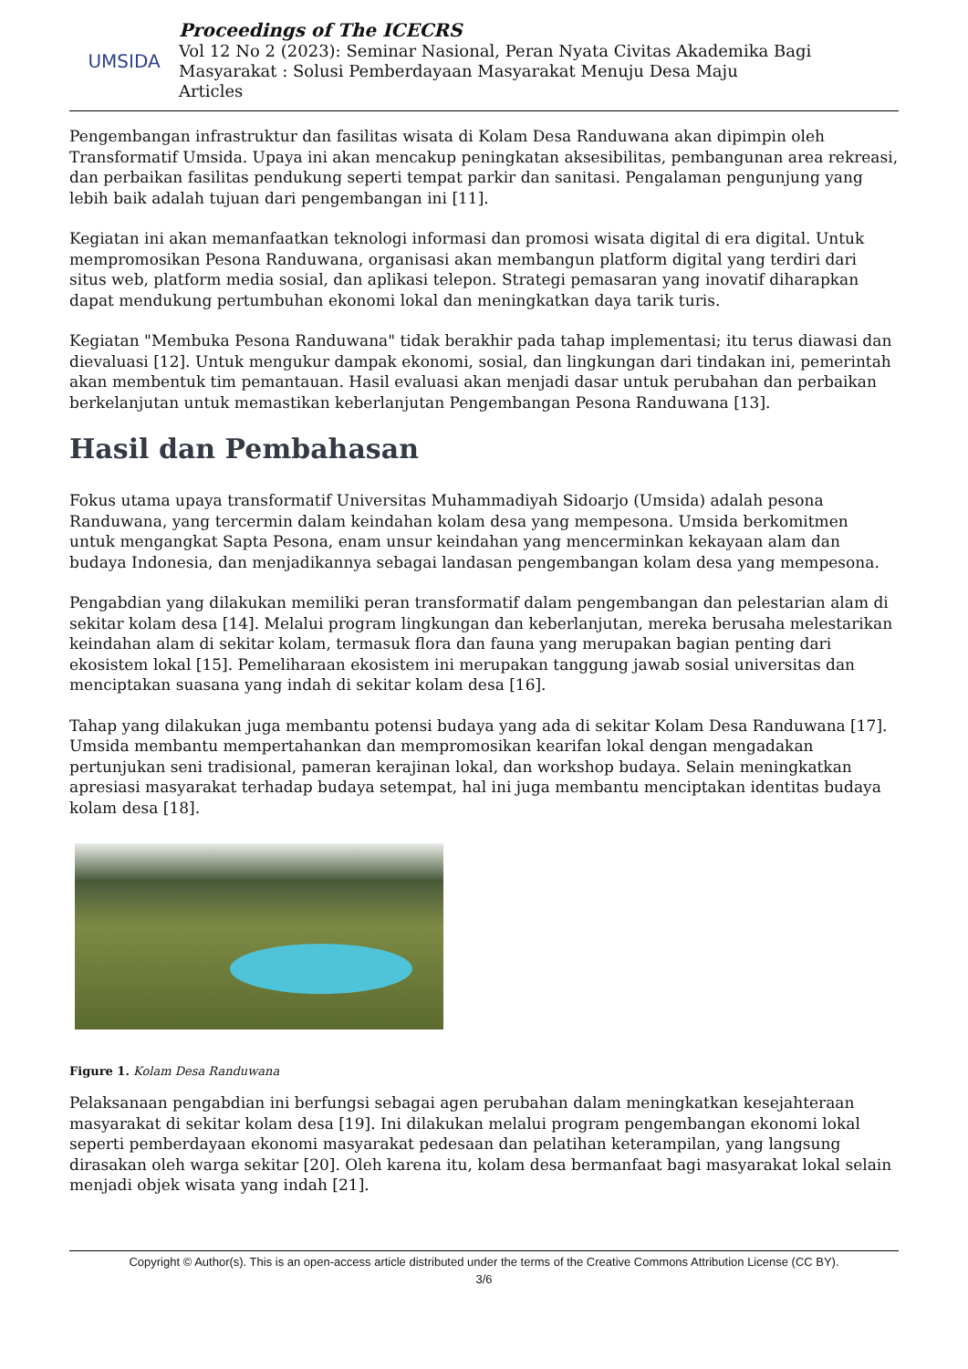UMSIDA
Proceedings of The ICECRS
Vol 12 No 2 (2023): Seminar Nasional, Peran Nyata Civitas Akademika Bagi
Masyarakat : Solusi Pemberdayaan Masyarakat Menuju Desa Maju
Articles
Pengembangan infrastruktur dan fasilitas wisata di Kolam Desa Randuwana akan dipimpin oleh Transformatif Umsida. Upaya ini akan mencakup peningkatan aksesibilitas, pembangunan area rekreasi, dan perbaikan fasilitas pendukung seperti tempat parkir dan sanitasi. Pengalaman pengunjung yang lebih baik adalah tujuan dari pengembangan ini [11].
Kegiatan ini akan memanfaatkan teknologi informasi dan promosi wisata digital di era digital. Untuk mempromosikan Pesona Randuwana, organisasi akan membangun platform digital yang terdiri dari situs web, platform media sosial, dan aplikasi telepon. Strategi pemasaran yang inovatif diharapkan dapat mendukung pertumbuhan ekonomi lokal dan meningkatkan daya tarik turis.
Kegiatan "Membuka Pesona Randuwana" tidak berakhir pada tahap implementasi; itu terus diawasi dan dievaluasi [12]. Untuk mengukur dampak ekonomi, sosial, dan lingkungan dari tindakan ini, pemerintah akan membentuk tim pemantauan. Hasil evaluasi akan menjadi dasar untuk perubahan dan perbaikan berkelanjutan untuk memastikan keberlanjutan Pengembangan Pesona Randuwana [13].
Hasil dan Pembahasan
Fokus utama upaya transformatif Universitas Muhammadiyah Sidoarjo (Umsida) adalah pesona Randuwana, yang tercermin dalam keindahan kolam desa yang mempesona. Umsida berkomitmen untuk mengangkat Sapta Pesona, enam unsur keindahan yang mencerminkan kekayaan alam dan budaya Indonesia, dan menjadikannya sebagai landasan pengembangan kolam desa yang mempesona.
Pengabdian yang dilakukan memiliki peran transformatif dalam pengembangan dan pelestarian alam di sekitar kolam desa [14]. Melalui program lingkungan dan keberlanjutan, mereka berusaha melestarikan keindahan alam di sekitar kolam, termasuk flora dan fauna yang merupakan bagian penting dari ekosistem lokal [15]. Pemeliharaan ekosistem ini merupakan tanggung jawab sosial universitas dan menciptakan suasana yang indah di sekitar kolam desa [16].
Tahap yang dilakukan juga membantu potensi budaya yang ada di sekitar Kolam Desa Randuwana [17]. Umsida membantu mempertahankan dan mempromosikan kearifan lokal dengan mengadakan pertunjukan seni tradisional, pameran kerajinan lokal, dan workshop budaya. Selain meningkatkan apresiasi masyarakat terhadap budaya setempat, hal ini juga membantu menciptakan identitas budaya kolam desa [18].
Figure 1. Kolam Desa Randuwana
Pelaksanaan pengabdian ini berfungsi sebagai agen perubahan dalam meningkatkan kesejahteraan masyarakat di sekitar kolam desa [19]. Ini dilakukan melalui program pengembangan ekonomi lokal seperti pemberdayaan ekonomi masyarakat pedesaan dan pelatihan keterampilan, yang langsung dirasakan oleh warga sekitar [20]. Oleh karena itu, kolam desa bermanfaat bagi masyarakat lokal selain menjadi objek wisata yang indah [21].
Copyright © Author(s). This is an open-access article distributed under the terms of the Creative Commons Attribution License (CC BY).
3/6